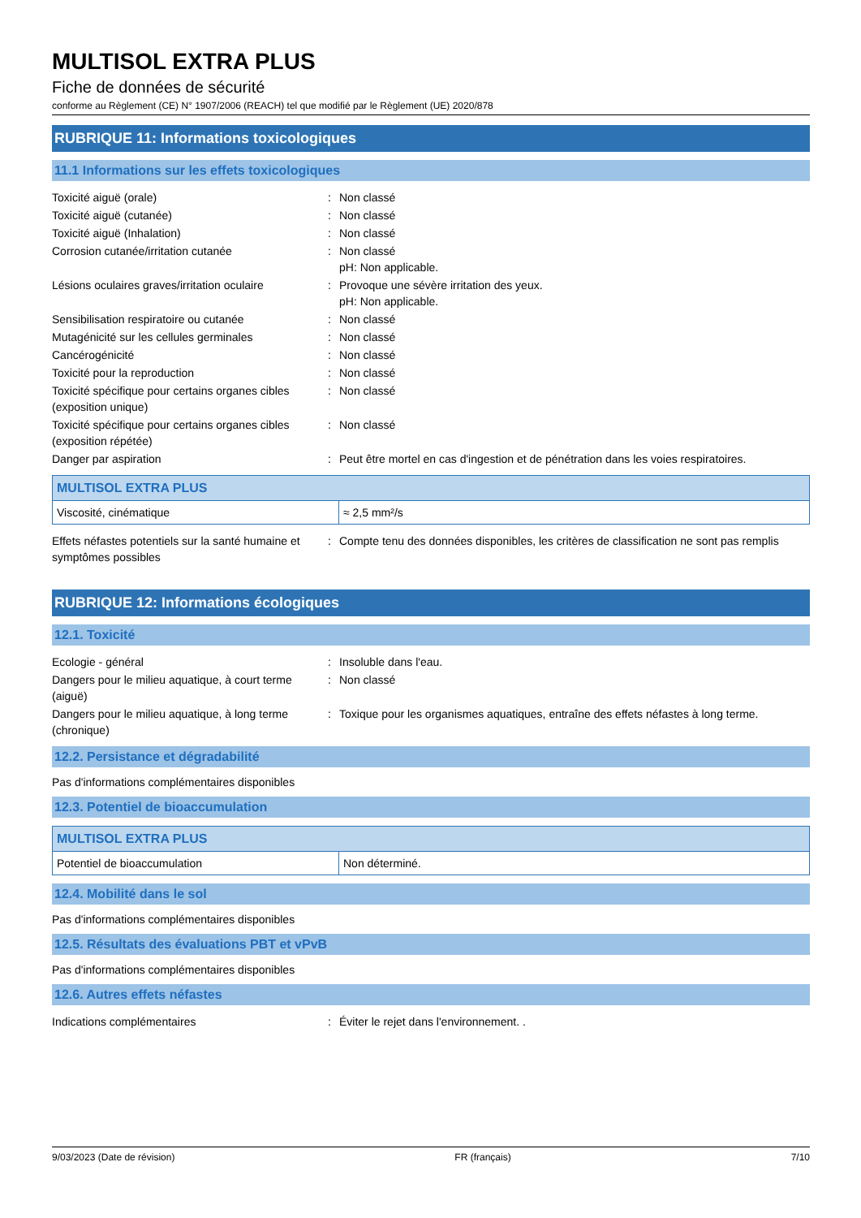MULTISOL EXTRA PLUS
Fiche de données de sécurité
conforme au Règlement (CE) N° 1907/2006 (REACH) tel que modifié par le Règlement (UE) 2020/878
RUBRIQUE 11: Informations toxicologiques
11.1 Informations sur les effets toxicologiques
Toxicité aiguë (orale)
:
Non classé
Toxicité aiguë (cutanée)
:
Non classé
Toxicité aiguë (Inhalation)
:
Non classé
Corrosion cutanée/irritation cutanée
:
Non classé
pH: Non applicable.
Lésions oculaires graves/irritation oculaire
:
Provoque une sévère irritation des yeux.
pH: Non applicable.
Sensibilisation respiratoire ou cutanée
:
Non classé
Mutagénicité sur les cellules germinales
:
Non classé
Cancérogénicité
:
Non classé
Toxicité pour la reproduction
:
Non classé
Toxicité spécifique pour certains organes cibles (exposition unique)
:
Non classé
Toxicité spécifique pour certains organes cibles (exposition répétée)
:
Non classé
Danger par aspiration
:
Peut être mortel en cas d'ingestion et de pénétration dans les voies respiratoires.
| MULTISOL EXTRA PLUS | |
| --- | --- |
| Viscosité, cinématique | ≈ 2,5 mm²/s |
Effets néfastes potentiels sur la santé humaine et symptômes possibles
:
Compte tenu des données disponibles, les critères de classification ne sont pas remplis
RUBRIQUE 12: Informations écologiques
12.1. Toxicité
Ecologie - général
:
Insoluble dans l'eau.
Dangers pour le milieu aquatique, à court terme (aiguë)
:
Non classé
Dangers pour le milieu aquatique, à long terme (chronique)
:
Toxique pour les organismes aquatiques, entraîne des effets néfastes à long terme.
12.2. Persistance et dégradabilité
Pas d'informations complémentaires disponibles
12.3. Potentiel de bioaccumulation
| MULTISOL EXTRA PLUS | |
| --- | --- |
| Potentiel de bioaccumulation | Non déterminé. |
12.4. Mobilité dans le sol
Pas d'informations complémentaires disponibles
12.5. Résultats des évaluations PBT et vPvB
Pas d'informations complémentaires disponibles
12.6. Autres effets néfastes
Indications complémentaires
:
Éviter le rejet dans l'environnement. .
9/03/2023 (Date de révision) FR (français) 7/10